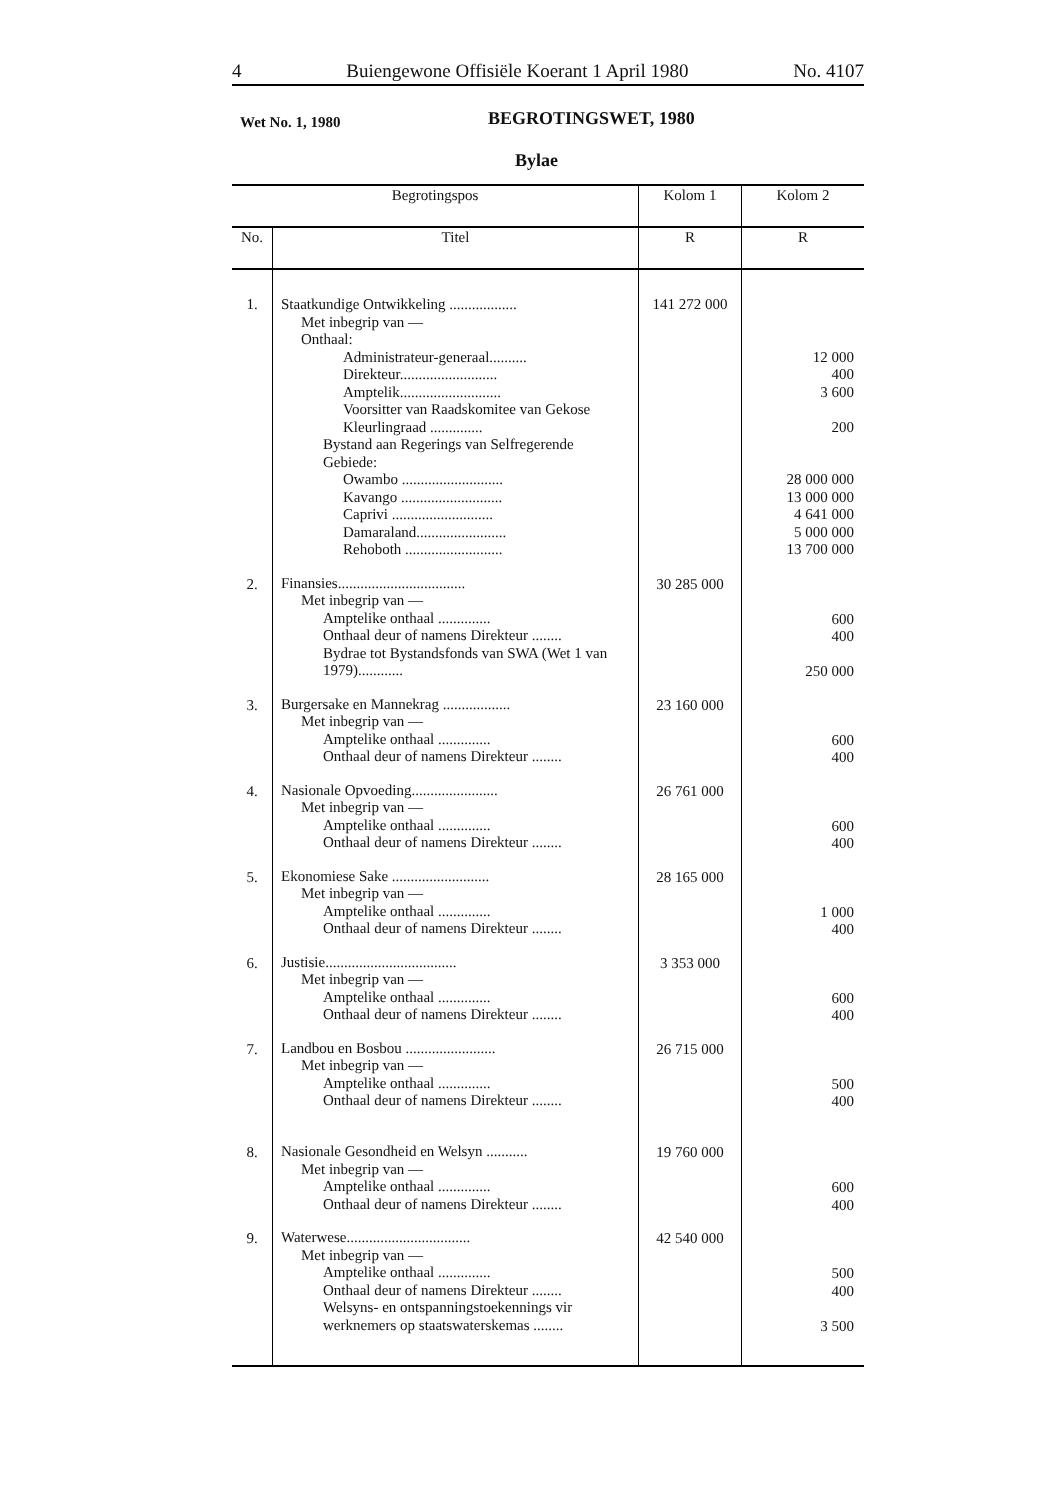4 Buiengewone Offisiële Koerant 1 April 1980 No. 4107
Wet No. 1, 1980 BEGROTINGSWET, 1980
Bylae
| Begrotingspos | | Kolom 1 | Kolom 2 |
| --- | --- | --- | --- |
| No. | Titel | R | R |
| 1. | Staatkundige Ontwikkeling .................. Met inbegrip van — Onthaal: Administrateur-generaal.......... Direkteur.......................... Amptelik........................... Voorsitter van Raadskomitee van Gekose Kleurlingraad .............. Bystand aan Regerings van Selfregerende Gebiede: Owambo ........................... Kavango ........................... Caprivi ........................... Damaraland........................ Rehoboth .......................... | 141 272 000 | 12 000 400 3 600 200 28 000 000 13 000 000 4 641 000 5 000 000 13 700 000 |
| 2. | Finansies.................................. Met inbegrip van — Amptelike onthaal .............. Onthaal deur of namens Direkteur ........ Bydrae tot Bystandsfonds van SWA (Wet 1 van 1979)............ | 30 285 000 | 600 400 250 000 |
| 3. | Burgersake en Mannekrag .................. Met inbegrip van — Amptelike onthaal .............. Onthaal deur of namens Direkteur ........ | 23 160 000 | 600 400 |
| 4. | Nasionale Opvoeding....................... Met inbegrip van — Amptelike onthaal .............. Onthaal deur of namens Direkteur ........ | 26 761 000 | 600 400 |
| 5. | Ekonomiese Sake .......................... Met inbegrip van — Amptelike onthaal .............. Onthaal deur of namens Direkteur ........ | 28 165 000 | 1 000 400 |
| 6. | Justisie................................... Met inbegrip van — Amptelike onthaal .............. Onthaal deur of namens Direkteur ........ | 3 353 000 | 600 400 |
| 7. | Landbou en Bosbou ........................ Met inbegrip van — Amptelike onthaal .............. Onthaal deur of namens Direkteur ........ | 26 715 000 | 500 400 |
| 8. | Nasionale Gesondheid en Welsyn ........... Met inbegrip van — Amptelike onthaal .............. Onthaal deur of namens Direkteur ........ | 19 760 000 | 600 400 |
| 9. | Waterwese................................. Met inbegrip van — Amptelike onthaal .............. Onthaal deur of namens Direkteur ........ Welsyns- en ontspanningstoekennings vir werknemers op staatswaterskemas ........ | 42 540 000 | 500 400 3 500 |